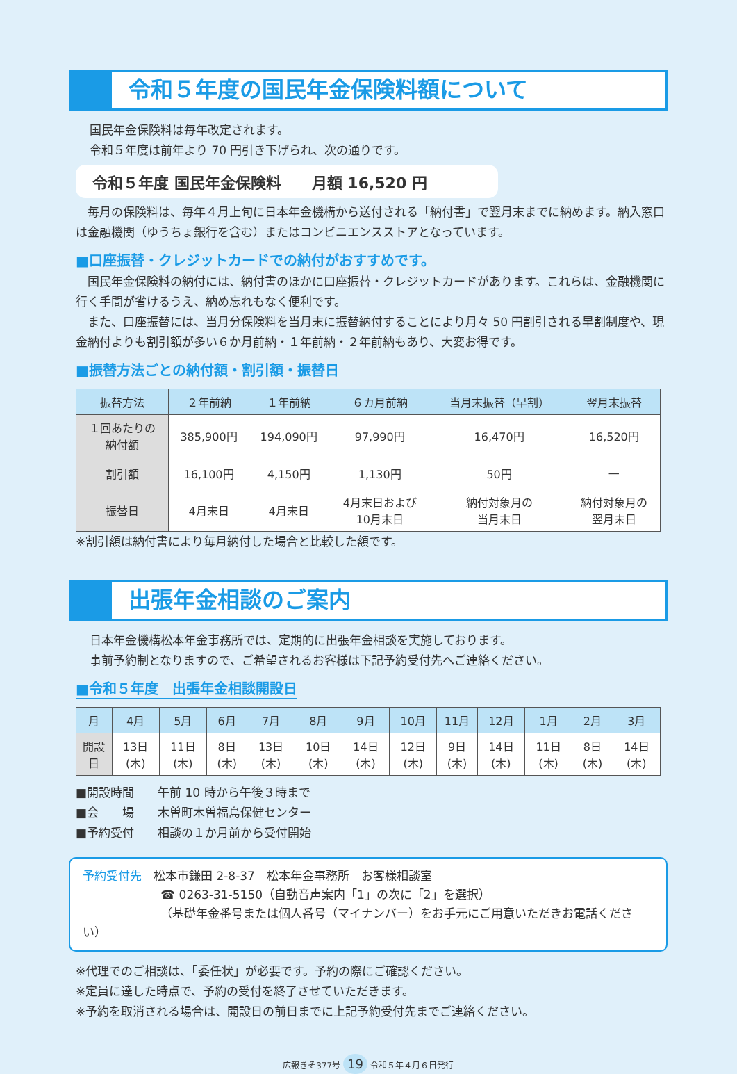令和５年度の国民年金保険料額について
国民年金保険料は毎年改定されます。
令和５年度は前年より 70 円引き下げられ、次の通りです。
令和５年度 国民年金保険料　　月額 16,520 円
毎月の保険料は、毎年４月上旬に日本年金機構から送付される「納付書」で翌月末までに納めます。納入窓口は金融機関（ゆうちょ銀行を含む）またはコンビニエンスストアとなっています。
■口座振替・クレジットカードでの納付がおすすめです。
国民年金保険料の納付には、納付書のほかに口座振替・クレジットカードがあります。これらは、金融機関に行く手間が省けるうえ、納め忘れもなく便利です。
また、口座振替には、当月分保険料を当月末に振替納付することにより月々 50 円割引される早割制度や、現金納付よりも割引額が多い６か月前納・１年前納・２年前納もあり、大変お得です。
■振替方法ごとの納付額・割引額・振替日
| 振替方法 | ２年前納 | １年前納 | ６カ月前納 | 当月末振替（早割） | 翌月末振替 |
| --- | --- | --- | --- | --- | --- |
| １回あたりの 納付額 | 385,900円 | 194,090円 | 97,990円 | 16,470円 | 16,520円 |
| 割引額 | 16,100円 | 4,150円 | 1,130円 | 50円 | — |
| 振替日 | 4月末日 | 4月末日 | 4月末日および 10月末日 | 納付対象月の 当月末日 | 納付対象月の 翌月末日 |
※割引額は納付書により毎月納付した場合と比較した額です。
出張年金相談のご案内
日本年金機構松本年金事務所では、定期的に出張年金相談を実施しております。
事前予約制となりますので、ご希望されるお客様は下記予約受付先へご連絡ください。
■令和５年度　出張年金相談開設日
| 月 | 4月 | 5月 | 6月 | 7月 | 8月 | 9月 | 10月 | 11月 | 12月 | 1月 | 2月 | 3月 |
| --- | --- | --- | --- | --- | --- | --- | --- | --- | --- | --- | --- | --- |
| 開設日 | 13日(木) | 11日(木) | 8日(木) | 13日(木) | 10日(木) | 14日(木) | 12日(木) | 9日(木) | 14日(木) | 11日(木) | 8日(木) | 14日(木) |
■開設時間　　午前 10 時から午後３時まで
■会　　場　　木曽町木曽福島保健センター
■予約受付　　相談の１か月前から受付開始
予約受付先　松本市鎌田 2-8-37　松本年金事務所　お客様相談室
☎ 0263-31-5150（自動音声案内「1」の次に「2」を選択）
（基礎年金番号または個人番号（マイナンバー）をお手元にご用意いただきお電話ください）
※代理でのご相談は、「委任状」が必要です。予約の際にご確認ください。
※定員に達した時点で、予約の受付を終了させていただきます。
※予約を取消される場合は、開設日の前日までに上記予約受付先までご連絡ください。
広報きそ377号 19 令和５年４月６日発行